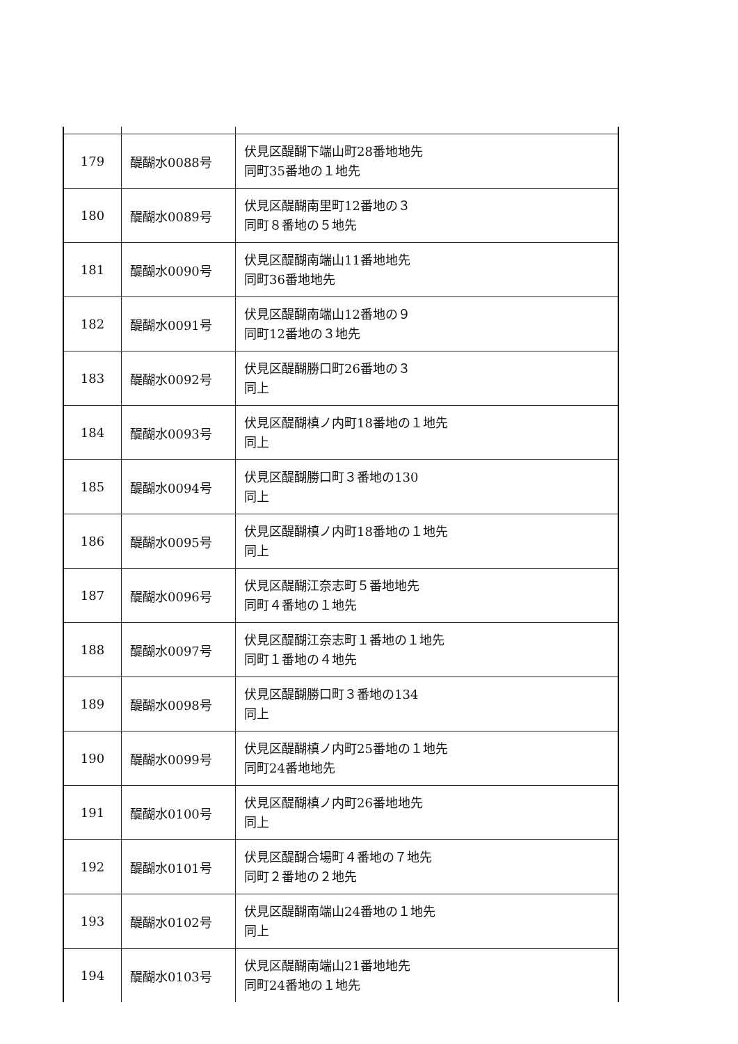| 179 | 醍醐水0088号 | 伏見区醍醐下端山町28番地地先 同町35番地の１地先 |
| 180 | 醍醐水0089号 | 伏見区醍醐南里町12番地の３ 同町８番地の５地先 |
| 181 | 醍醐水0090号 | 伏見区醍醐南端山11番地地先 同町36番地地先 |
| 182 | 醍醐水0091号 | 伏見区醍醐南端山12番地の９ 同町12番地の３地先 |
| 183 | 醍醐水0092号 | 伏見区醍醐勝口町26番地の３ 同上 |
| 184 | 醍醐水0093号 | 伏見区醍醐槙ノ内町18番地の１地先 同上 |
| 185 | 醍醐水0094号 | 伏見区醍醐勝口町３番地の130 同上 |
| 186 | 醍醐水0095号 | 伏見区醍醐槙ノ内町18番地の１地先 同上 |
| 187 | 醍醐水0096号 | 伏見区醍醐江奈志町５番地地先 同町４番地の１地先 |
| 188 | 醍醐水0097号 | 伏見区醍醐江奈志町１番地の１地先 同町１番地の４地先 |
| 189 | 醍醐水0098号 | 伏見区醍醐勝口町３番地の134 同上 |
| 190 | 醍醐水0099号 | 伏見区醍醐槙ノ内町25番地の１地先 同町24番地地先 |
| 191 | 醍醐水0100号 | 伏見区醍醐槙ノ内町26番地地先 同上 |
| 192 | 醍醐水0101号 | 伏見区醍醐合場町４番地の７地先 同町２番地の２地先 |
| 193 | 醍醐水0102号 | 伏見区醍醐南端山24番地の１地先 同上 |
| 194 | 醍醐水0103号 | 伏見区醍醐南端山21番地地先 同町24番地の１地先 |